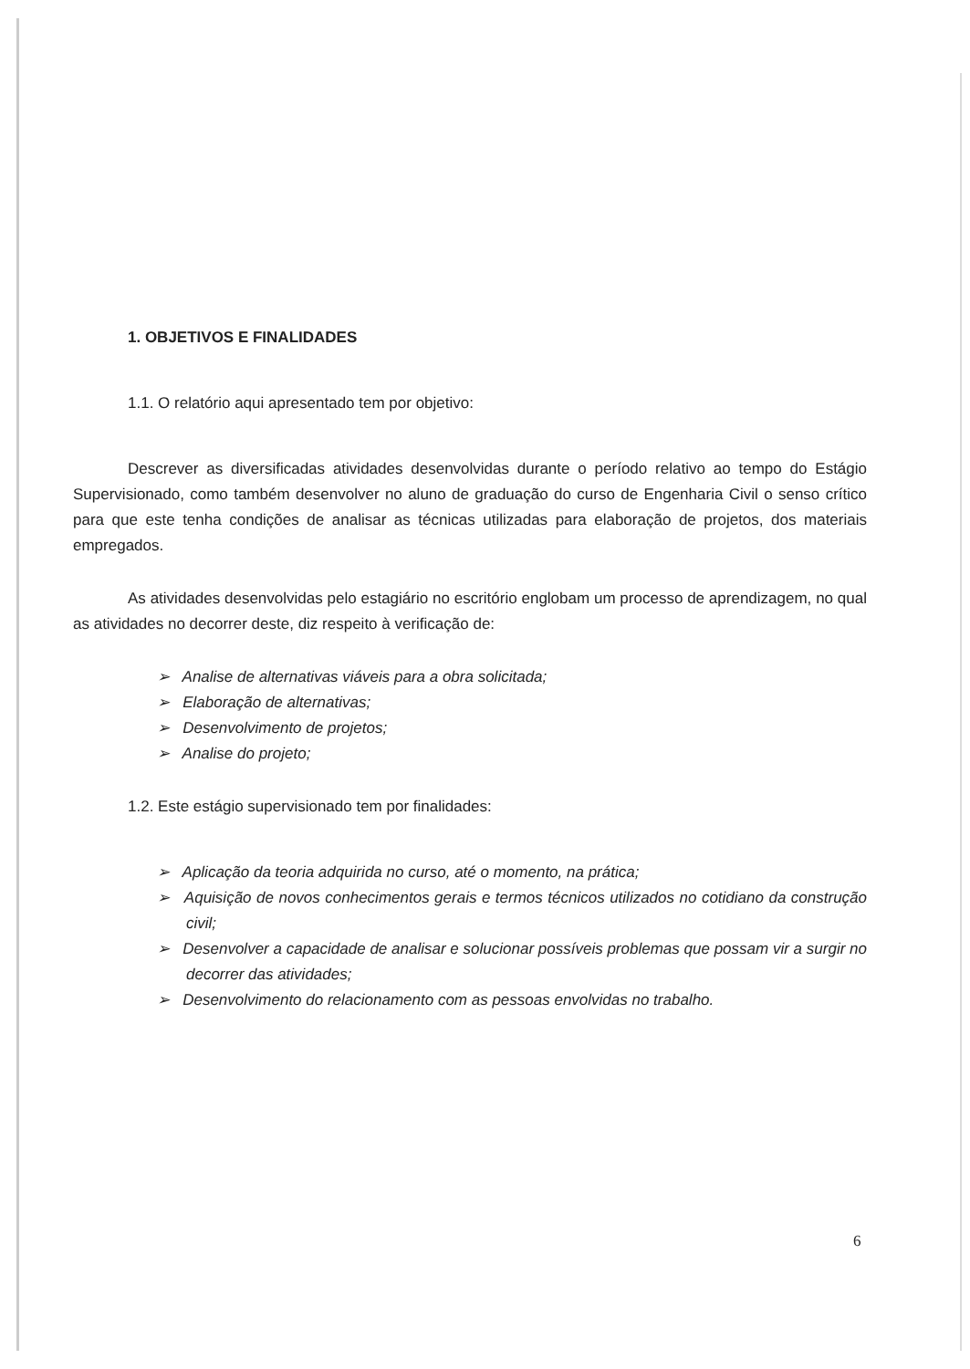1. OBJETIVOS E FINALIDADES
1.1. O relatório aqui apresentado tem por objetivo:
Descrever as diversificadas atividades desenvolvidas durante o período relativo ao tempo do Estágio Supervisionado, como também desenvolver no aluno de graduação do curso de Engenharia Civil o senso crítico para que este tenha condições de analisar as técnicas utilizadas para elaboração de projetos, dos materiais empregados.
As atividades desenvolvidas pelo estagiário no escritório englobam um processo de aprendizagem, no qual as atividades no decorrer deste, diz respeito à verificação de:
➢ Analise de alternativas viáveis para a obra solicitada;
➢ Elaboração de alternativas;
➢ Desenvolvimento de projetos;
➢ Analise do projeto;
1.2. Este estágio supervisionado tem por finalidades:
➢ Aplicação da teoria adquirida no curso, até o momento, na prática;
➢ Aquisição de novos conhecimentos gerais e termos técnicos utilizados no cotidiano da construção civil;
➢ Desenvolver a capacidade de analisar e solucionar possíveis problemas que possam vir a surgir no decorrer das atividades;
➢ Desenvolvimento do relacionamento com as pessoas envolvidas no trabalho.
6